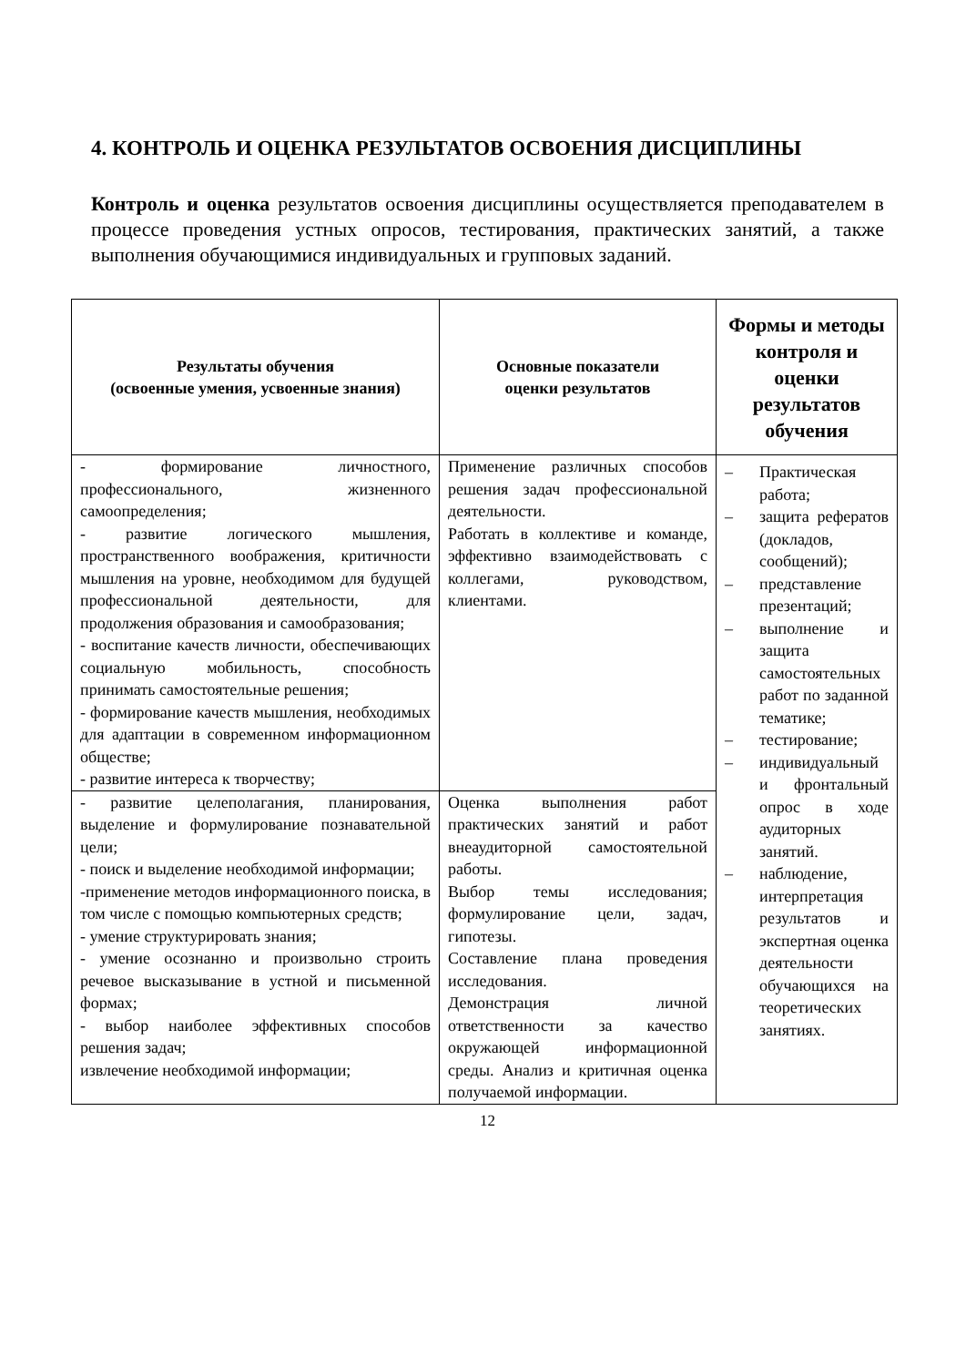4. КОНТРОЛЬ И ОЦЕНКА РЕЗУЛЬТАТОВ ОСВОЕНИЯ ДИСЦИПЛИНЫ
Контроль и оценка результатов освоения дисциплины осуществляется преподавателем в процессе проведения устных опросов, тестирования, практических занятий, а также выполнения обучающимися индивидуальных и групповых заданий.
| Результаты обучения (освоенные умения, усвоенные знания) | Основные показатели оценки результатов | Формы и методы контроля и оценки результатов обучения |
| --- | --- | --- |
| - формирование личностного, профессионального, жизненного самоопределения; - развитие логического мышления, пространственного воображения, критичности мышления на уровне, необходимом для будущей профессиональной деятельности, для продолжения образования и самообразования; - воспитание качеств личности, обеспечивающих социальную мобильность, способность принимать самостоятельные решения; - формирование качеств мышления, необходимых для адаптации в современном информационном обществе; - развитие интереса к творчеству; | Применение различных способов решения задач профессиональной деятельности. Работать в коллективе и команде, эффективно взаимодействовать с коллегами, руководством, клиентами. | – Практическая работа; – защита рефератов (докладов, сообщений); – представление презентаций; – выполнение и защита самостоятельных работ по заданной тематике; – тестирование; – индивидуальный и фронтальный опрос в ходе аудиторных занятий. – наблюдение, интерпретация результатов и экспертная оценка деятельности обучающихся на теоретических занятиях. |
| - развитие целеполагания, планирования, выделение и формулирование познавательной цели; - поиск и выделение необходимой информации; -применение методов информационного поиска, в том числе с помощью компьютерных средств; - умение структурировать знания; - умение осознанно и произвольно строить речевое высказывание в устной и письменной формах; - выбор наиболее эффективных способов решения задач; извлечение необходимой информации; | Оценка выполнения работ практических занятий и работ внеаудиторной самостоятельной работы. Выбор темы исследования; формулирование цели, задач, гипотезы. Составление плана проведения исследования. Демонстрация личной ответственности за качество окружающей информационной среды. Анализ и критичная оценка получаемой информации. | |
12